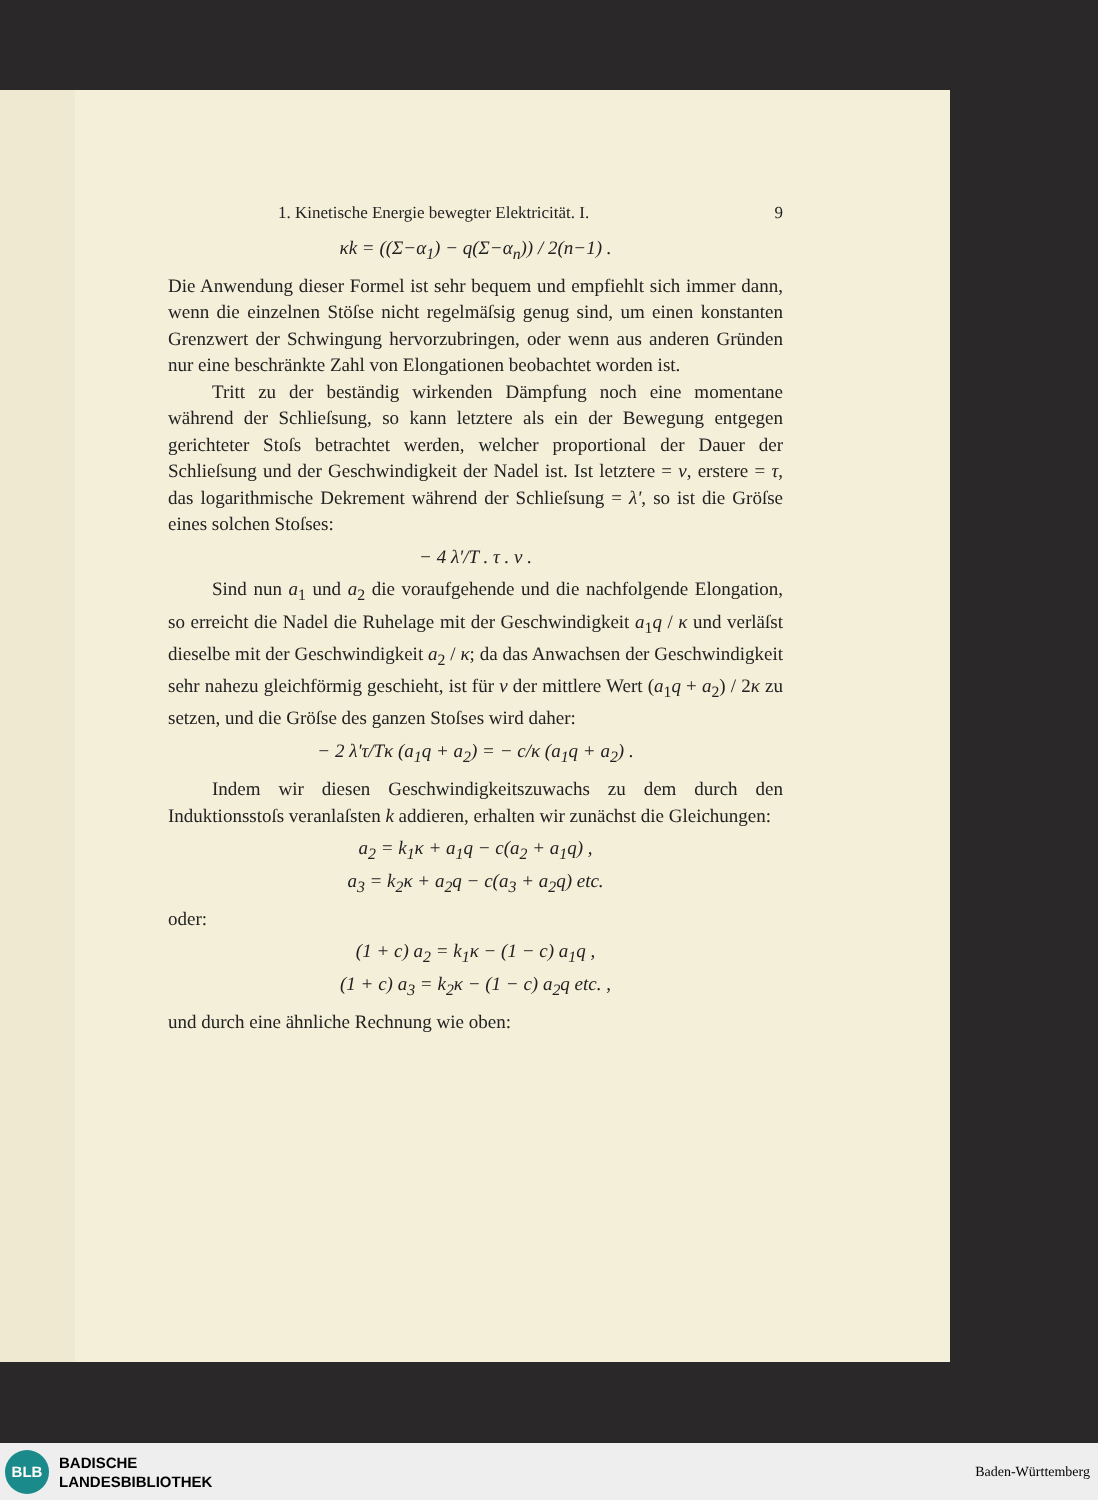1. Kinetische Energie bewegter Elektricität. I. 9
κk = ((Σ−α<sub>1</sub>) − q(Σ−α<sub>n</sub>)) / 2(n−1) .
Die Anwendung dieser Formel ist sehr bequem und empfiehlt sich immer dann, wenn die einzelnen Stöſse nicht regelmäſsig genug sind, um einen konstanten Grenzwert der Schwingung hervorzubringen, oder wenn aus anderen Gründen nur eine beschränkte Zahl von Elongationen beobachtet worden ist.
Tritt zu der beständig wirkenden Dämpfung noch eine momentane während der Schlieſsung, so kann letztere als ein der Bewegung entgegen gerichteter Stoſs betrachtet werden, welcher proportional der Dauer der Schlieſsung und der Geschwindigkeit der Nadel ist. Ist letztere = v, erstere = τ, das logarithmische Dekrement während der Schlieſsung = λ', so ist die Gröſse eines solchen Stoſses:
− 4 λ'/T . τ . v .
Sind nun a<sub>1</sub> und a<sub>2</sub> die voraufgehende und die nachfolgende Elongation, so erreicht die Nadel die Ruhelage mit der Geschwindigkeit a<sub>1</sub>q / κ und verläſst dieselbe mit der Geschwindigkeit a<sub>2</sub> / κ; da das Anwachsen der Geschwindigkeit sehr nahezu gleichförmig geschieht, ist für v der mittlere Wert (a<sub>1</sub>q + a<sub>2</sub>) / 2κ zu setzen, und die Gröſse des ganzen Stoſses wird daher:
− 2 λ'τ/Tκ (a<sub>1</sub>q + a<sub>2</sub>) = − c/κ (a<sub>1</sub>q + a<sub>2</sub>) .
Indem wir diesen Geschwindigkeitszuwachs zu dem durch den Induktionsstoſs veranlaſsten k addieren, erhalten wir zunächst die Gleichungen:
a<sub>2</sub> = k<sub>1</sub>κ + a<sub>1</sub>q − c(a<sub>2</sub> + a<sub>1</sub>q) ,
a<sub>3</sub> = k<sub>2</sub>κ + a<sub>2</sub>q − c(a<sub>3</sub> + a<sub>2</sub>q) etc.
oder:
(1 + c) a<sub>2</sub> = k<sub>1</sub>κ − (1 − c) a<sub>1</sub>q ,
(1 + c) a<sub>3</sub> = k<sub>2</sub>κ − (1 − c) a<sub>2</sub>q etc. ,
und durch eine ähnliche Rechnung wie oben:
BLB
BADISCHE
LANDESBIBLIOTHEK
Baden-Württemberg